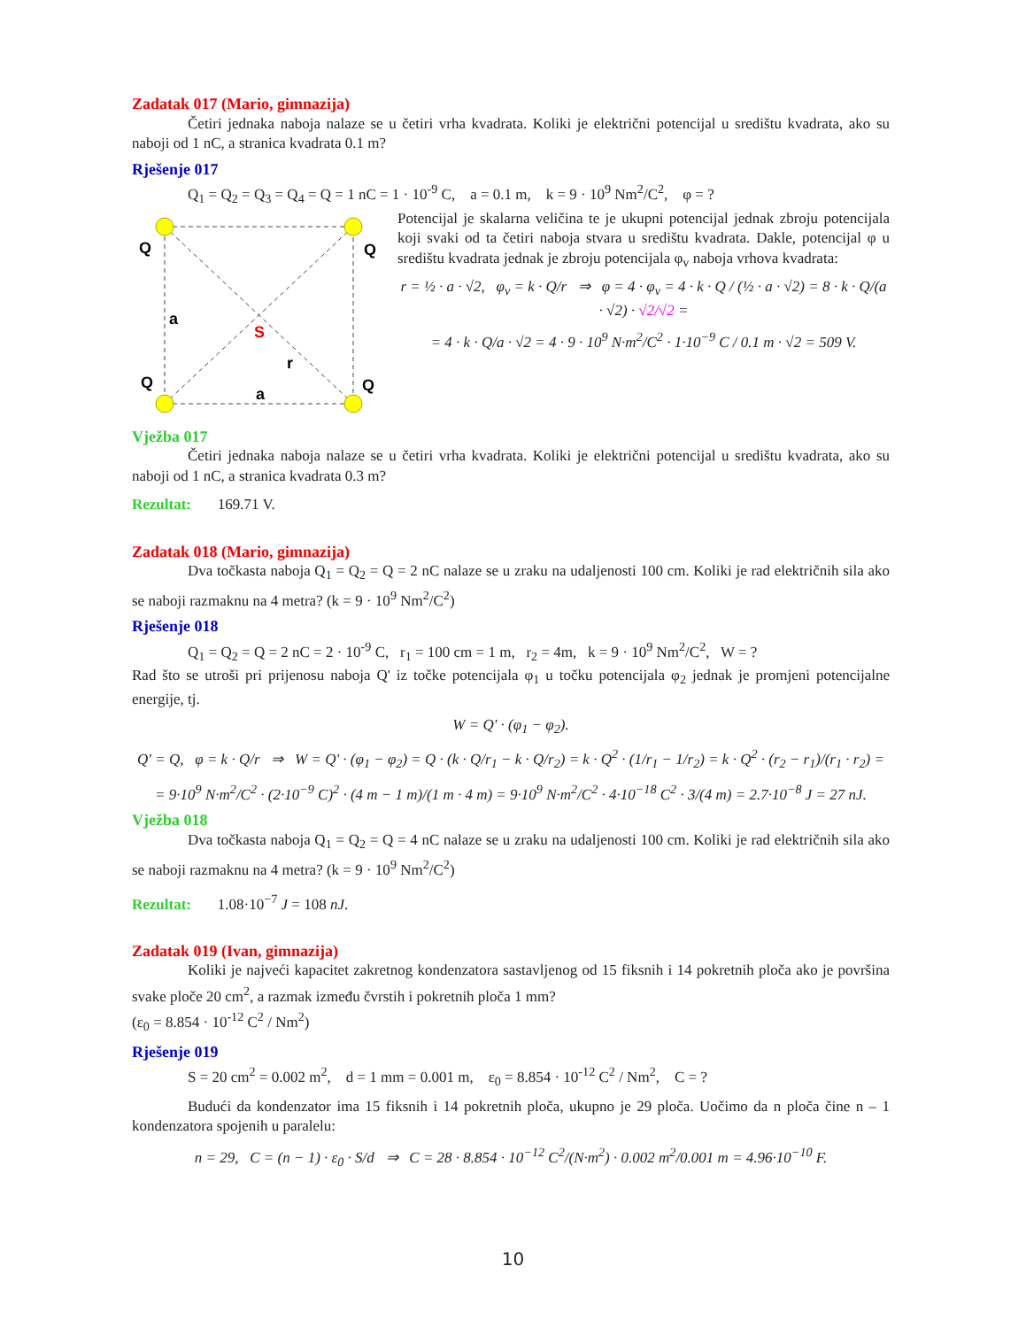Zadatak 017 (Mario, gimnazija)
Četiri jednaka naboja nalaze se u četiri vrha kvadrata. Koliki je električni potencijal u središtu kvadrata, ako su naboji od 1 nC, a stranica kvadrata 0.1 m?
Rješenje 017
Q<sub>1</sub> = Q<sub>2</sub> = Q<sub>3</sub> = Q<sub>4</sub> = Q = 1 nC = 1 · 10<sup>-9</sup> C, a = 0.1 m, k = 9 · 10<sup>9</sup> Nm<sup>2</sup>/C<sup>2</sup>, φ = ?
Q
Q
Q
Q
a
a
r
S
Potencijal je skalarna veličina te je ukupni potencijal jednak zbroju potencijala koji svaki od ta četiri naboja stvara u središtu kvadrata. Dakle, potencijal φ u središtu kvadrata jednak je zbroju potencijala φ<sub>v</sub> naboja vrhova kvadrata:
r = ½ · a · √2, φ<sub>v</sub> = k · Q/r ⇒ φ = 4 · φ<sub>v</sub> = 4 · k · Q / (½ · a · √2) = 8 · k · Q/(a · √2) · √2/√2 =
= 4 · k · Q/a · √2 = 4 · 9 · 10<sup>9</sup> N·m<sup>2</sup>/C<sup>2</sup> · 1·10<sup>−9</sup> C / 0.1 m · √2 = 509 V.
Vježba 017
Četiri jednaka naboja nalaze se u četiri vrha kvadrata. Koliki je električni potencijal u središtu kvadrata, ako su naboji od 1 nC, a stranica kvadrata 0.3 m?
Rezultat: 169.71 V.
Zadatak 018 (Mario, gimnazija)
Dva točkasta naboja Q<sub>1</sub> = Q<sub>2</sub> = Q = 2 nC nalaze se u zraku na udaljenosti 100 cm. Koliki je rad električnih sila ako se naboji razmaknu na 4 metra? (k = 9 · 10<sup>9</sup> Nm<sup>2</sup>/C<sup>2</sup>)
Rješenje 018
Q<sub>1</sub> = Q<sub>2</sub> = Q = 2 nC = 2 · 10<sup>-9</sup> C, r<sub>1</sub> = 100 cm = 1 m, r<sub>2</sub> = 4m, k = 9 · 10<sup>9</sup> Nm<sup>2</sup>/C<sup>2</sup>, W = ?
Rad što se utroši pri prijenosu naboja Q' iz točke potencijala φ<sub>1</sub> u točku potencijala φ<sub>2</sub> jednak je promjeni potencijalne energije, tj.
W = Q' · (φ<sub>1</sub> − φ<sub>2</sub>).
Q' = Q, φ = k · Q/r ⇒ W = Q' · (φ<sub>1</sub> − φ<sub>2</sub>) = Q · (k · Q/r<sub>1</sub> − k · Q/r<sub>2</sub>) = k · Q<sup>2</sup> · (1/r<sub>1</sub> − 1/r<sub>2</sub>) = k · Q<sup>2</sup> · (r<sub>2</sub> − r<sub>1</sub>)/(r<sub>1</sub> · r<sub>2</sub>) =
= 9·10<sup>9</sup> N·m<sup>2</sup>/C<sup>2</sup> · (2·10<sup>−9</sup> C)<sup>2</sup> · (4 m − 1 m)/(1 m · 4 m) = 9·10<sup>9</sup> N·m<sup>2</sup>/C<sup>2</sup> · 4·10<sup>−18</sup> C<sup>2</sup> · 3/(4 m) = 2.7·10<sup>−8</sup> J = 27 nJ.
Vježba 018
Dva točkasta naboja Q<sub>1</sub> = Q<sub>2</sub> = Q = 4 nC nalaze se u zraku na udaljenosti 100 cm. Koliki je rad električnih sila ako se naboji razmaknu na 4 metra? (k = 9 · 10<sup>9</sup> Nm<sup>2</sup>/C<sup>2</sup>)
Rezultat: 1.08·10<sup>−7</sup> J = 108 nJ.
Zadatak 019 (Ivan, gimnazija)
Koliki je najveći kapacitet zakretnog kondenzatora sastavljenog od 15 fiksnih i 14 pokretnih ploča ako je površina svake ploče 20 cm<sup>2</sup>, a razmak između čvrstih i pokretnih ploča 1 mm?
(ε<sub>0</sub> = 8.854 · 10<sup>-12</sup> C<sup>2</sup> / Nm<sup>2</sup>)
Rješenje 019
S = 20 cm<sup>2</sup> = 0.002 m<sup>2</sup>, d = 1 mm = 0.001 m, ε<sub>0</sub> = 8.854 · 10<sup>-12</sup> C<sup>2</sup> / Nm<sup>2</sup>, C = ?
Budući da kondenzator ima 15 fiksnih i 14 pokretnih ploča, ukupno je 29 ploča. Uočimo da n ploča čine n – 1 kondenzatora spojenih u paralelu:
n = 29, C = (n − 1) · ε<sub>0</sub> · S/d ⇒ C = 28 · 8.854 · 10<sup>−12</sup> C<sup>2</sup>/(N·m<sup>2</sup>) · 0.002 m<sup>2</sup>/0.001 m = 4.96·10<sup>−10</sup> F.
10